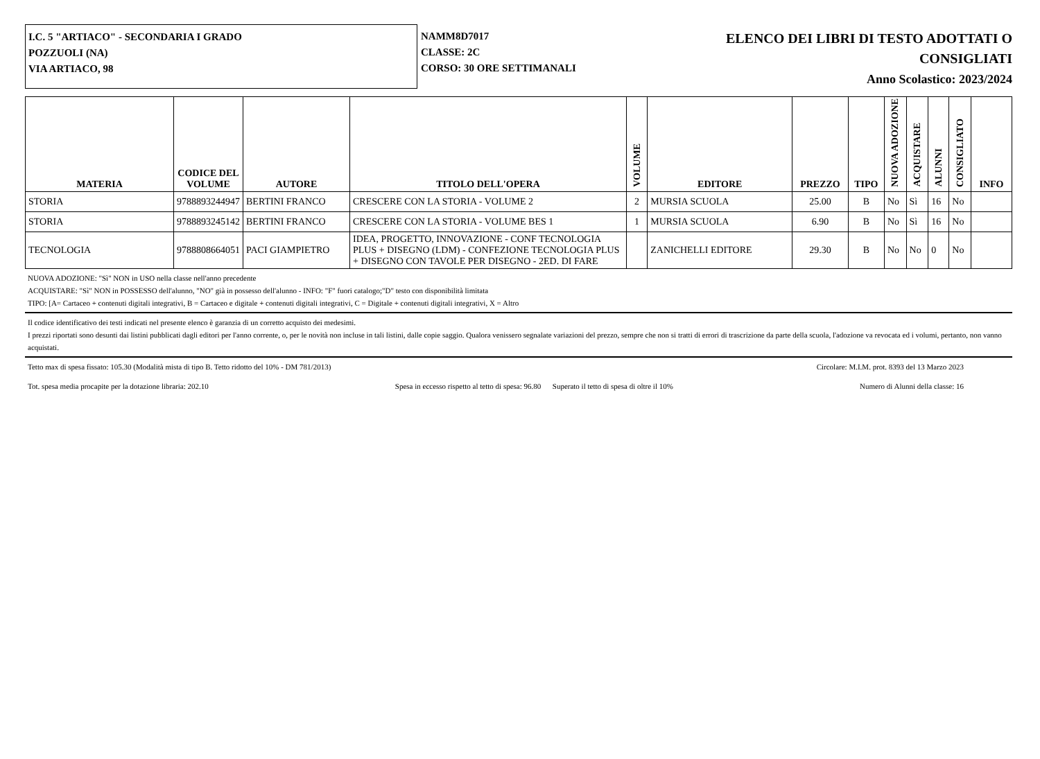I.C. 5 "ARTIACO" - SECONDARIA I GRADO
POZZUOLI (NA)
VIA ARTIACO, 98
NAMM8D7017
CLASSE: 2C
CORSO: 30 ORE SETTIMANALI
ELENCO DEI LIBRI DI TESTO ADOTTATI O
CONSIGLIATI
Anno Scolastico: 2023/2024
| MATERIA | CODICE DEL VOLUME | AUTORE | TITOLO DELL'OPERA | VOLUME | EDITORE | PREZZO | TIPO | NUOVA ADOZIONE | ACQUISTARE | ALUNNI | CONSIGLIATO | INFO |
| --- | --- | --- | --- | --- | --- | --- | --- | --- | --- | --- | --- | --- |
| STORIA | 9788893244947 | BERTINI FRANCO | CRESCERE CON LA STORIA - VOLUME 2 | 2 | MURSIA SCUOLA | 25.00 | B | No | Sì | 16 | No | |
| STORIA | 9788893245142 | BERTINI FRANCO | CRESCERE CON LA STORIA - VOLUME BES 1 | 1 | MURSIA SCUOLA | 6.90 | B | No | Sì | 16 | No | |
| TECNOLOGIA | 9788808664051 | PACI GIAMPIETRO | IDEA, PROGETTO, INNOVAZIONE - CONF TECNOLOGIA PLUS + DISEGNO (LDM) - CONFEZIONE TECNOLOGIA PLUS + DISEGNO CON TAVOLE PER DISEGNO - 2ED. DI FARE | | ZANICHELLI EDITORE | 29.30 | B | No | No | 0 | No | |
NUOVA ADOZIONE: "Sì" NON in USO nella classe nell'anno precedente
ACQUISTARE: "Sì" NON in POSSESSO dell'alunno, "NO" già in possesso dell'alunno - INFO: "F" fuori catalogo;"D" testo con disponibilità limitata
TIPO: [A= Cartaceo + contenuti digitali integrativi, B = Cartaceo e digitale + contenuti digitali integrativi, C = Digitale + contenuti digitali integrativi, X = Altro
Il codice identificativo dei testi indicati nel presente elenco è garanzia di un corretto acquisto dei medesimi.
I prezzi riportati sono desunti dai listini pubblicati dagli editori per l'anno corrente, o, per le novità non incluse in tali listini, dalle copie saggio. Qualora venissero segnalate variazioni del prezzo, sempre che non si tratti di errori di trascrizione da parte della scuola, l'adozione va revocata ed i volumi, pertanto, non vanno acquistati.
Tetto max di spesa fissato: 105.30 (Modalità mista di tipo B. Tetto ridotto del 10% - DM 781/2013) Circolare: M.I.M. prot. 8393 del 13 Marzo 2023
Tot. spesa media procapite per la dotazione libraria: 202.10 Spesa in eccesso rispetto al tetto di spesa: 96.80 Superato il tetto di spesa di oltre il 10% Numero di Alunni della classe: 16